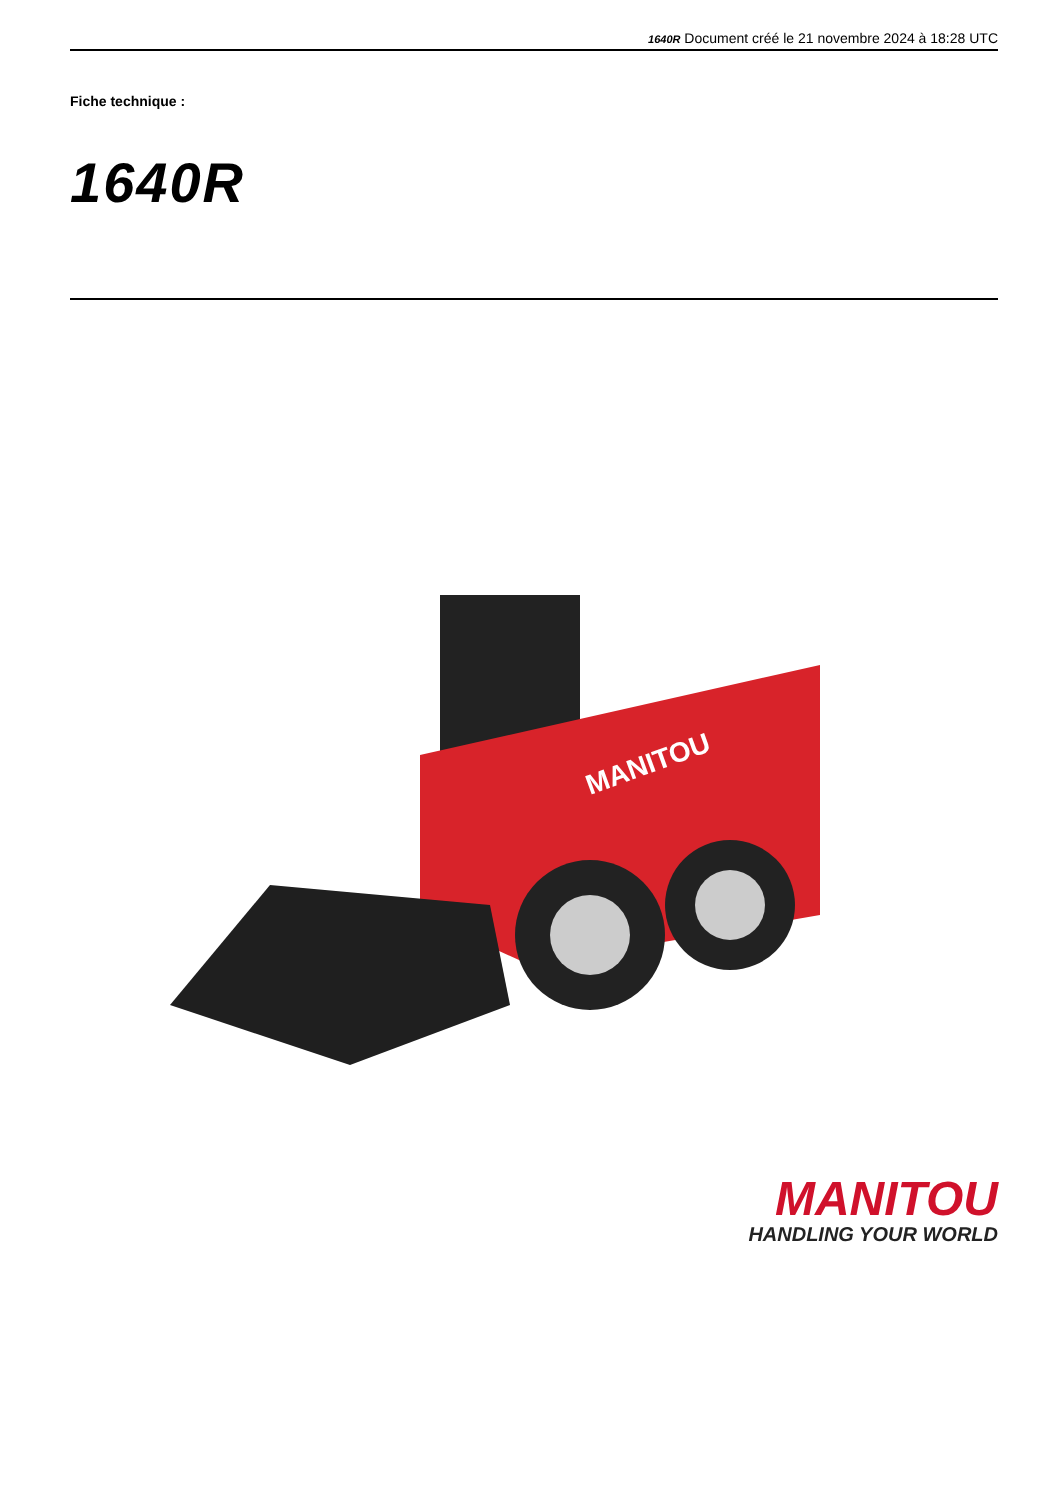1640R Document créé le 21 novembre 2024 à 18:28 UTC
Fiche technique :
1640R
MANITOU
MANITOU
HANDLING YOUR WORLD